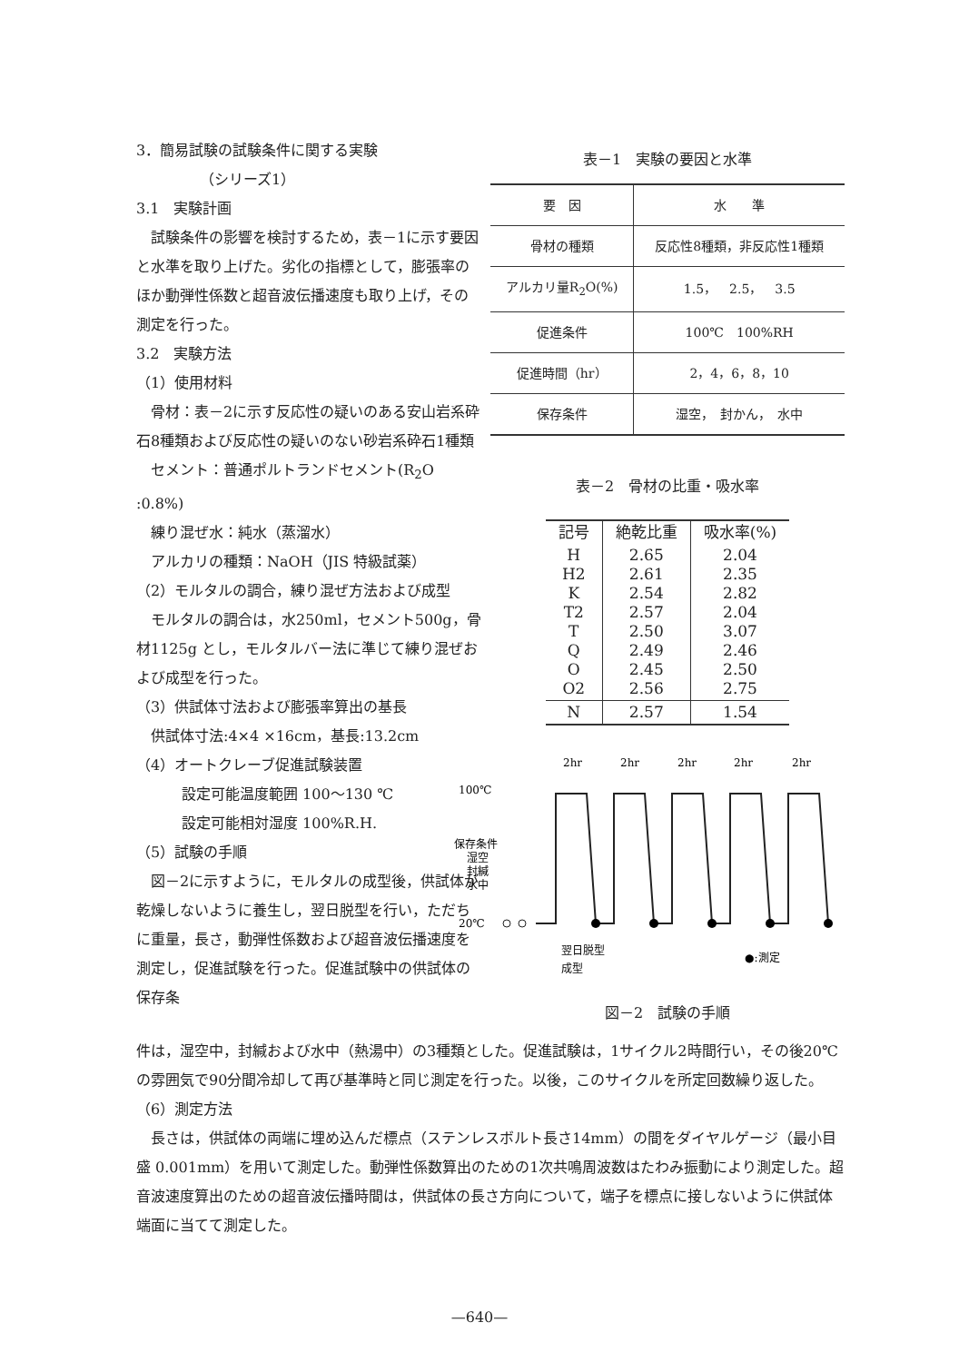3．簡易試験の試験条件に関する実験
（シリーズ1）
3.1　実験計画
　試験条件の影響を検討するため，表－1に示す要因と水準を取り上げた。劣化の指標として，膨張率のほか動弾性係数と超音波伝播速度も取り上げ，その測定を行った。
3.2　実験方法
（1）使用材料
　骨材：表－2に示す反応性の疑いのある安山岩系砕石8種類および反応性の疑いのない砂岩系砕石1種類
　セメント：普通ポルトランドセメント(R<sub>2</sub>O :0.8%)
　練り混ぜ水：純水（蒸溜水）
　アルカリの種類：NaOH（JIS 特級試薬）
（2）モルタルの調合，練り混ぜ方法および成型
　モルタルの調合は，水250ml，セメント500g，骨材1125g とし，モルタルバー法に準じて練り混ぜおよび成型を行った。
（3）供試体寸法および膨張率算出の基長
　供試体寸法:4×4 ×16cm，基長:13.2cm
（4）オートクレーブ促進試験装置
設定可能温度範囲 100～130 ℃
設定可能相対湿度 100%R.H.
（5）試験の手順
　図－2に示すように，モルタルの成型後，供試体が乾燥しないように養生し，翌日脱型を行い，ただちに重量，長さ，動弾性係数および超音波伝播速度を測定し，促進試験を行った。促進試験中の供試体の保存条
表－1　実験の要因と水準
| 要 因 | 水 準 |
| --- | --- |
| 骨材の種類 | 反応性8種類，非反応性1種類 |
| アルカリ量R<sub>2</sub>O(%) | 1.5， 2.5， 3.5 |
| 促進条件 | 100℃ 100%RH |
| 促進時間（hr） | 2，4，6，8，10 |
| 保存条件 | 湿空， 封かん， 水中 |
表－2　骨材の比重・吸水率
| 記号 | 絶乾比重 | 吸水率(%) |
| --- | --- | --- |
| H H2 K T2 T Q O O2 | 2.65 2.61 2.54 2.57 2.50 2.49 2.45 2.56 | 2.04 2.35 2.82 2.04 3.07 2.46 2.50 2.75 |
| N | 2.57 | 1.54 |
2hr
2hr
2hr
2hr
2hr
100℃
保存条件
湿空
封緘
水中
20℃
翌日脱型
成型
●:測定
図－2　試験の手順
件は，湿空中，封緘および水中（熱湯中）の3種類とした。促進試験は，1サイクル2時間行い，その後20℃の雰囲気で90分間冷却して再び基準時と同じ測定を行った。以後，このサイクルを所定回数繰り返した。
（6）測定方法
　長さは，供試体の両端に埋め込んだ標点（ステンレスボルト長さ14mm）の間をダイヤルゲージ（最小目盛 0.001mm）を用いて測定した。動弾性係数算出のための1次共鳴周波数はたわみ振動により測定した。超音波速度算出のための超音波伝播時間は，供試体の長さ方向について，端子を標点に接しないように供試体端面に当てて測定した。
—640—